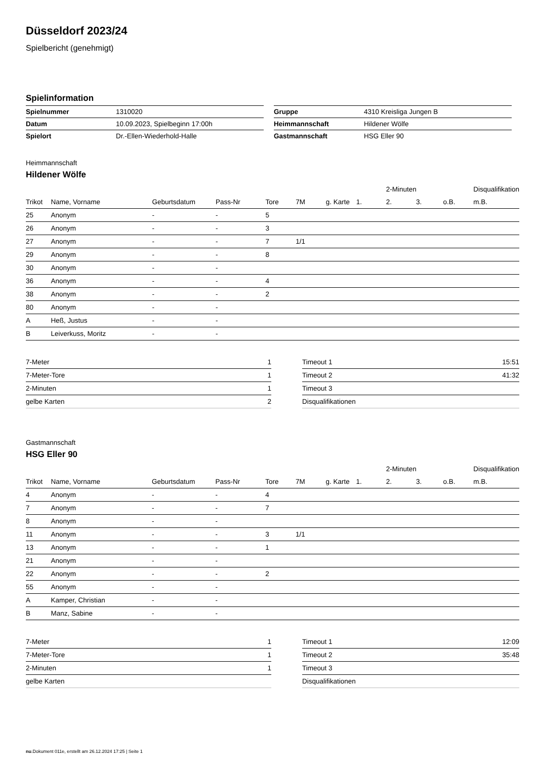Düsseldorf 2023/24
Spielbericht (genehmigt)
Spielinformation
| Spielnummer | 1310020 |
| Datum | 10.09.2023, Spielbeginn 17:00h |
| Spielort | Dr.-Ellen-Wiederhold-Halle |
| Gruppe | 4310 Kreisliga Jungen B |
| Heimmannschaft | Hildener Wölfe |
| Gastmannschaft | HSG Eller 90 |
Heimmannschaft
Hildener Wölfe
| | | | | | | | | 2-Minuten | | | Disqualifikation |
| --- | --- | --- | --- | --- | --- | --- | --- | --- | --- | --- | --- |
| Trikot | Name, Vorname | Geburtsdatum | Pass-Nr | Tore | 7M | g. Karte | 1. | 2. | 3. | o.B. | m.B. |
| 25 | Anonym | - | - | 5 | | | | | | | |
| 26 | Anonym | - | - | 3 | | | | | | | |
| 27 | Anonym | - | - | 7 | 1/1 | | | | | | |
| 29 | Anonym | - | - | 8 | | | | | | | |
| 30 | Anonym | - | - | | | | | | | | |
| 36 | Anonym | - | - | 4 | | | | | | | |
| 38 | Anonym | - | - | 2 | | | | | | | |
| 80 | Anonym | - | - | | | | | | | | |
| A | Heß, Justus | - | - | | | | | | | | |
| B | Leiverkuss, Moritz | - | - | | | | | | | | |
| 7-Meter | 1 |
| 7-Meter-Tore | 1 |
| 2-Minuten | 1 |
| gelbe Karten | 2 |
| Timeout 1 | 15:51 |
| Timeout 2 | 41:32 |
| Timeout 3 | |
| Disqualifikationen | |
Gastmannschaft
HSG Eller 90
| | | | | | | | | 2-Minuten | | | Disqualifikation |
| --- | --- | --- | --- | --- | --- | --- | --- | --- | --- | --- | --- |
| Trikot | Name, Vorname | Geburtsdatum | Pass-Nr | Tore | 7M | g. Karte | 1. | 2. | 3. | o.B. | m.B. |
| 4 | Anonym | - | - | 4 | | | | | | | |
| 7 | Anonym | - | - | 7 | | | | | | | |
| 8 | Anonym | - | - | | | | | | | | |
| 11 | Anonym | - | - | 3 | 1/1 | | | | | | |
| 13 | Anonym | - | - | 1 | | | | | | | |
| 21 | Anonym | - | - | | | | | | | | |
| 22 | Anonym | - | - | 2 | | | | | | | |
| 55 | Anonym | - | - | | | | | | | | |
| A | Kamper, Christian | - | - | | | | | | | | |
| B | Manz, Sabine | - | - | | | | | | | | |
| 7-Meter | 1 |
| 7-Meter-Tore | 1 |
| 2-Minuten | 1 |
| gelbe Karten | |
| Timeout 1 | 12:09 |
| Timeout 2 | 35:48 |
| Timeout 3 | |
| Disqualifikationen | |
nu.Dokument 011e, erstellt am 26.12.2024 17:25 | Seite 1